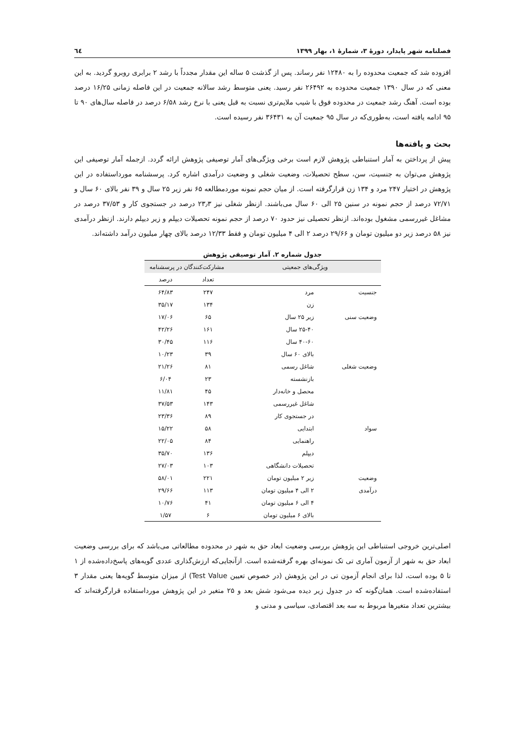فصلنامه شهر پایدار، دورهٔ ۳، شمارهٔ ۱، بهار ۱۳۹۹ ٦٤
افزوده شد که جمعیت محدوده را به ۱۲۴۸۰ نفر رساند. پس از گذشت ۵ ساله این مقدار مجدداً با رشد ۲ برابری روبرو گردید. به این معنی که در سال ۱۳۹۰ جمعیت محدوده به ۲۶۴۹۲ نفر رسید. یعنی متوسط رشد سالانه جمعیت در این فاصله زمانی ۱۶/۲۵ درصد بوده است. آهنگ رشد جمعیت در محدوده فوق با شیب ملایم‌تری نسبت به قبل یعنی با نرخ رشد ۶/۵۸ درصد در فاصله سال‌های ۹۰ تا ۹۵ ادامه یافته است، به‌طوری‌که در سال ۹۵ جمعیت آن به ۳۶۴۳۱ نفر رسیده است.
بحث و یافته‌ها
پیش از پرداختن به آمار استنباطی پژوهش لازم است برخی ویژگی‌های آمار توصیفی پژوهش ارائه گردد. ازجمله آمار توصیفی این پژوهش می‌توان به جنسیت، سن، سطح تحصیلات، وضعیت شغلی و وضعیت درآمدی اشاره کرد. پرسشنامه مورداستفاده در این پژوهش در اختیار ۲۴۷ مرد و ۱۳۴ زن قرارگرفته است. از میان حجم نمونه موردمطالعه ۶۵ نفر زیر ۲۵ سال و ۳۹ نفر بالای ۶۰ سال و ۷۲/۷۱ درصد از حجم نمونه در سنین ۲۵ الی ۶۰ سال می‌باشند. ازنظر شغلی نیز ۲۳٫۳ درصد در جستجوی کار و ۳۷/۵۳ درصد در مشاغل غیررسمی مشغول بوده‌اند. ازنظر تحصیلی نیز حدود ۷۰ درصد از حجم نمونه تحصیلات دیپلم و زیر دیپلم دارند. ازنظر درآمدی نیز ۵۸ درصد زیر دو میلیون تومان و ۲۹/۶۶ درصد ۲ الی ۴ میلیون تومان و فقط ۱۲/۳۳ درصد بالای چهار میلیون درآمد داشته‌اند.
جدول شماره ۲. آمار توصیفی پژوهش
| ویژگی‌های جمعیتی | | مشارکت‌کنندگان در پرسشنامه | |
| --- | --- | --- | --- |
| | | تعداد | درصد |
| جنسیت | مرد | ۲۴۷ | ۶۴/۸۳ |
| | زن | ۱۳۴ | ۳۵/۱۷ |
| وضعیت سنی | زیر ۲۵ سال | ۶۵ | ۱۷/۰۶ |
| | ۲۵-۴۰ سال | ۱۶۱ | ۴۲/۲۶ |
| | ۴۰-۶۰ سال | ۱۱۶ | ۳۰/۴۵ |
| | بالای ۶۰ سال | ۳۹ | ۱۰/۲۳ |
| وضعیت شغلی | شاغل رسمی | ۸۱ | ۲۱/۲۶ |
| | بازنشسته | ۲۳ | ۶/۰۴ |
| | محصل و خانه‌دار | ۴۵ | ۱۱/۸۱ |
| | شاغل غیررسمی | ۱۴۳ | ۳۷/۵۳ |
| | در جستجوی کار | ۸۹ | ۲۳/۳۶ |
| سواد | ابتدایی | ۵۸ | ۱۵/۲۲ |
| | راهنمایی | ۸۴ | ۲۲/۰۵ |
| | دیپلم | ۱۳۶ | ۳۵/۷۰ |
| | تحصیلات دانشگاهی | ۱۰۳ | ۲۷/۰۳ |
| وضعیت | زیر ۲ میلیون تومان | ۲۲۱ | ۵۸/۰۱ |
| درآمدی | ۲ الی ۴ میلیون تومان | ۱۱۳ | ۲۹/۶۶ |
| | ۴ الی ۶ میلیون تومان | ۴۱ | ۱۰/۷۶ |
| | بالای ۶ میلیون تومان | ۶ | ۱/۵۷ |
اصلی‌ترین خروجی استنباطی این پژوهش بررسی وضعیت ابعاد حق به شهر در محدوده مطالعاتی می‌باشد که برای بررسی وضعیت ابعاد حق به شهر از آزمون آماری تی تک نمونه‌ای بهره گرفته‌شده است. ازآنجایی‌که ارزش‌گذاری عددی گویه‌های پاسخ‌داده‌شده از ۱ تا ۵ بوده است، لذا برای انجام آزمون تی در این پژوهش (در خصوص تعیین Test Value) از میزان متوسط گویه‌ها یعنی مقدار ۳ استفاده‌شده است. همان‌گونه که در جدول زیر دیده می‌شود شش بعد و ۲۵ متغیر در این پژوهش مورداستفاده قرارگرفته‌اند که بیشترین تعداد متغیرها مربوط به سه بعد اقتصادی، سیاسی و مدنی و